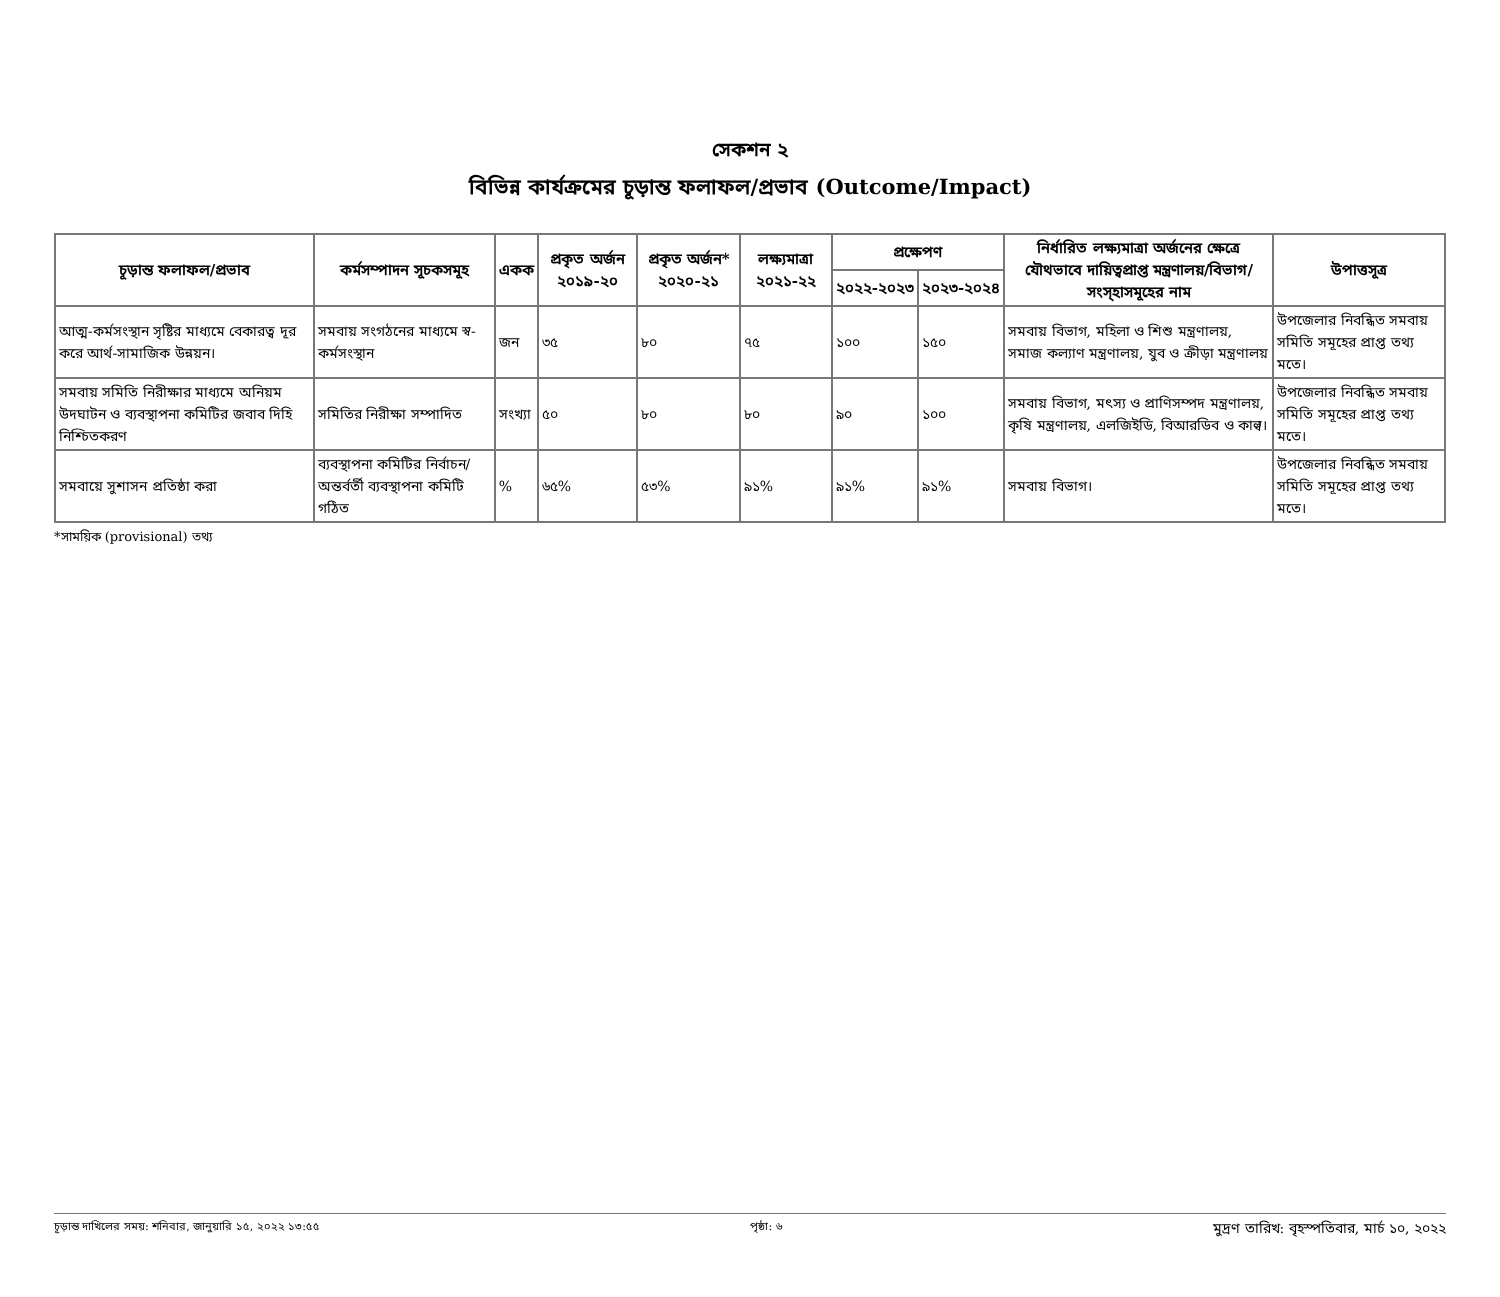সেকশন ২
বিভিন্ন কার্যক্রমের চূড়ান্ত ফলাফল/প্রভাব (Outcome/Impact)
| চূড়ান্ত ফলাফল/প্রভাব | কর্মসম্পাদন সূচকসমূহ | একক | প্রকৃত অর্জন ২০১৯-২০ | প্রকৃত অর্জন* ২০২০-২১ | লক্ষ্যমাত্রা ২০২১-২২ | প্রক্ষেপণ | | নির্ধারিত লক্ষ্যমাত্রা অর্জনের ক্ষেত্রে যৌথভাবে দায়িত্বপ্রাপ্ত মন্ত্রণালয়/বিভাগ/ সংস্হাসমূহের নাম | উপাত্তসূত্র |
| --- | --- | --- | --- | --- | --- | --- | --- | --- | --- |
| | | | | | | ২০২২-২০২৩ | ২০২৩-২০২৪ | | |
| আত্ম-কর্মসংস্থান সৃষ্টির মাধ্যমে বেকারত্ব দূর করে আর্থ-সামাজিক উন্নয়ন। | সমবায় সংগঠনের মাধ্যমে স্ব-কর্মসংস্থান | জন | ৩৫ | ৮০ | ৭৫ | ১০০ | ১৫০ | সমবায় বিভাগ, মহিলা ও শিশু মন্ত্রণালয়, সমাজ কল্যাণ মন্ত্রণালয়, যুব ও ক্রীড়া মন্ত্রণালয় | উপজেলার নিবন্ধিত সমবায় সমিতি সমূহের প্রাপ্ত তথ্য মতে। |
| সমবায় সমিতি নিরীক্ষার মাধ্যমে অনিয়ম উদঘাটন ও ব্যবস্থাপনা কমিটির জবাব দিহি নিশ্চিতকরণ | সমিতির নিরীক্ষা সম্পাদিত | সংখ্যা | ৫০ | ৮০ | ৮০ | ৯০ | ১০০ | সমবায় বিভাগ, মৎস্য ও প্রাণিসম্পদ মন্ত্রণালয়, কৃষি মন্ত্রণালয়, এলজিইডি, বিআরডিব ও কাল্ব। | উপজেলার নিবন্ধিত সমবায় সমিতি সমূহের প্রাপ্ত তথ্য মতে। |
| সমবায়ে সুশাসন প্রতিষ্ঠা করা | ব্যবস্থাপনা কমিটির নির্বাচন/অন্তর্বর্তী ব্যবস্থাপনা কমিটি গঠিত | % | ৬৫% | ৫৩% | ৯১% | ৯১% | ৯১% | সমবায় বিভাগ। | উপজেলার নিবন্ধিত সমবায় সমিতি সমূহের প্রাপ্ত তথ্য মতে। |
*সাময়িক (provisional) তথ্য
চূড়ান্ত দাখিলের সময়: শনিবার, জানুয়ারি ১৫, ২০২২ ১৩:৫৫ পৃষ্ঠা: ৬ মুদ্রণ তারিখ: বৃহস্পতিবার, মার্চ ১০, ২০২২